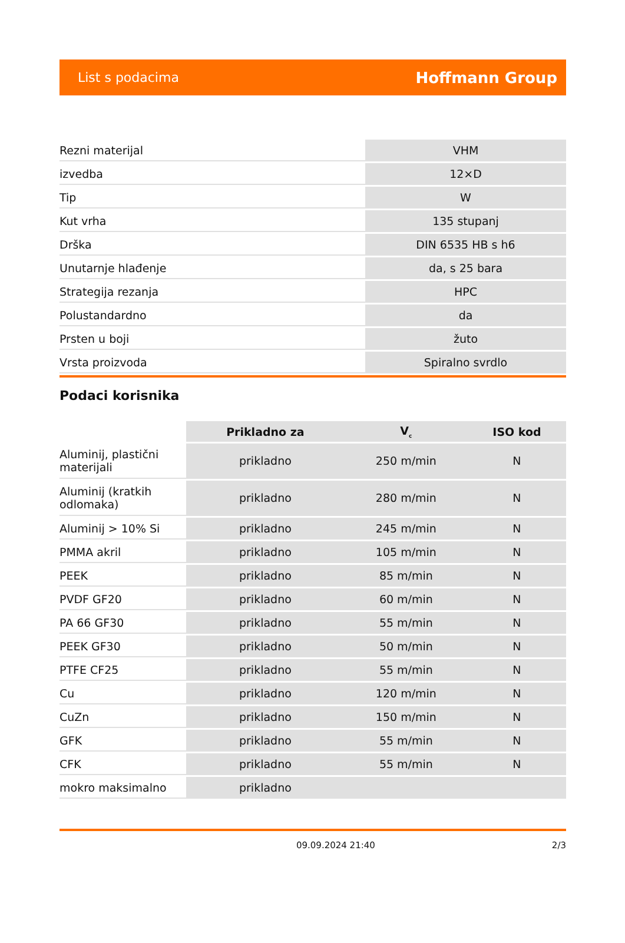List s podacima Hoffmann Group
| Rezni materijal | VHM |
| izvedba | 12×D |
| Tip | W |
| Kut vrha | 135 stupanj |
| Drška | DIN 6535 HB s h6 |
| Unutarnje hlađenje | da, s 25 bara |
| Strategija rezanja | HPC |
| Polustandardno | da |
| Prsten u boji | žuto |
| Vrsta proizvoda | Spiralno svrdlo |
Podaci korisnika
| | Prikladno za | V<sub>c</sub> | ISO kod |
| Aluminij, plastični materijali | prikladno | 250 m/min | N |
| Aluminij (kratkih odlomaka) | prikladno | 280 m/min | N |
| Aluminij > 10% Si | prikladno | 245 m/min | N |
| PMMA akril | prikladno | 105 m/min | N |
| PEEK | prikladno | 85 m/min | N |
| PVDF GF20 | prikladno | 60 m/min | N |
| PA 66 GF30 | prikladno | 55 m/min | N |
| PEEK GF30 | prikladno | 50 m/min | N |
| PTFE CF25 | prikladno | 55 m/min | N |
| Cu | prikladno | 120 m/min | N |
| CuZn | prikladno | 150 m/min | N |
| GFK | prikladno | 55 m/min | N |
| CFK | prikladno | 55 m/min | N |
| mokro maksimalno | prikladno | | |
09.09.2024 21:40 2/3